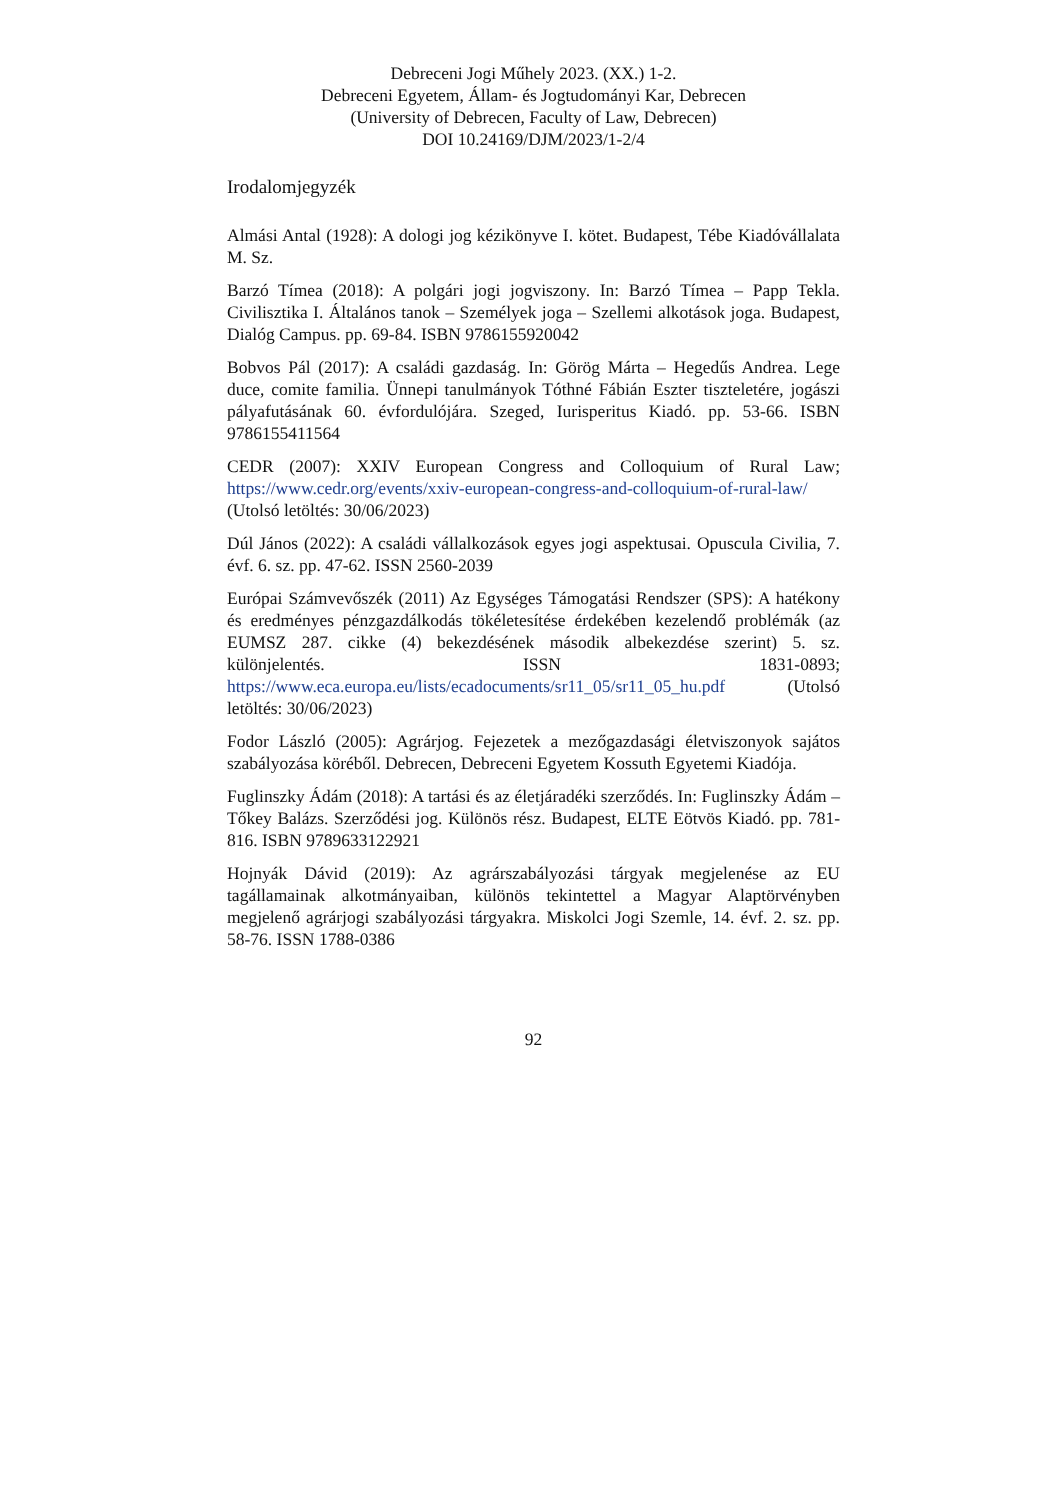Debreceni Jogi Műhely 2023. (XX.) 1-2.
Debreceni Egyetem, Állam- és Jogtudományi Kar, Debrecen
(University of Debrecen, Faculty of Law, Debrecen)
DOI 10.24169/DJM/2023/1-2/4
Irodalomjegyzék
Almási Antal (1928): A dologi jog kézikönyve I. kötet. Budapest, Tébe Kiadóvállalata M. Sz.
Barzó Tímea (2018): A polgári jogi jogviszony. In: Barzó Tímea – Papp Tekla. Civilisztika I. Általános tanok – Személyek joga – Szellemi alkotások joga. Budapest, Dialóg Campus. pp. 69-84. ISBN 9786155920042
Bobvos Pál (2017): A családi gazdaság. In: Görög Márta – Hegedűs Andrea. Lege duce, comite familia. Ünnepi tanulmányok Tóthné Fábián Eszter tiszteletére, jogászi pályafutásának 60. évfordulójára. Szeged, Iurisperitus Kiadó. pp. 53-66. ISBN 9786155411564
CEDR (2007): XXIV European Congress and Colloquium of Rural Law; https://www.cedr.org/events/xxiv-european-congress-and-colloquium-of-rural-law/ (Utolsó letöltés: 30/06/2023)
Dúl János (2022): A családi vállalkozások egyes jogi aspektusai. Opuscula Civilia, 7. évf. 6. sz. pp. 47-62. ISSN 2560-2039
Európai Számvevőszék (2011) Az Egységes Támogatási Rendszer (SPS): A hatékony és eredményes pénzgazdálkodás tökéletesítése érdekében kezelendő problémák (az EUMSZ 287. cikke (4) bekezdésének második albekezdése szerint) 5. sz. különjelentés. ISSN 1831-0893; https://www.eca.europa.eu/lists/ecadocuments/sr11_05/sr11_05_hu.pdf (Utolsó letöltés: 30/06/2023)
Fodor László (2005): Agrárjog. Fejezetek a mezőgazdasági életviszonyok sajátos szabályozása köréből. Debrecen, Debreceni Egyetem Kossuth Egyetemi Kiadója.
Fuglinszky Ádám (2018): A tartási és az életjáradéki szerződés. In: Fuglinszky Ádám – Tőkey Balázs. Szerződési jog. Különös rész. Budapest, ELTE Eötvös Kiadó. pp. 781-816. ISBN 9789633122921
Hojnyák Dávid (2019): Az agrárszabályozási tárgyak megjelenése az EU tagállamainak alkotmányaiban, különös tekintettel a Magyar Alaptörvényben megjelenő agrárjogi szabályozási tárgyakra. Miskolci Jogi Szemle, 14. évf. 2. sz. pp. 58-76. ISSN 1788-0386
92